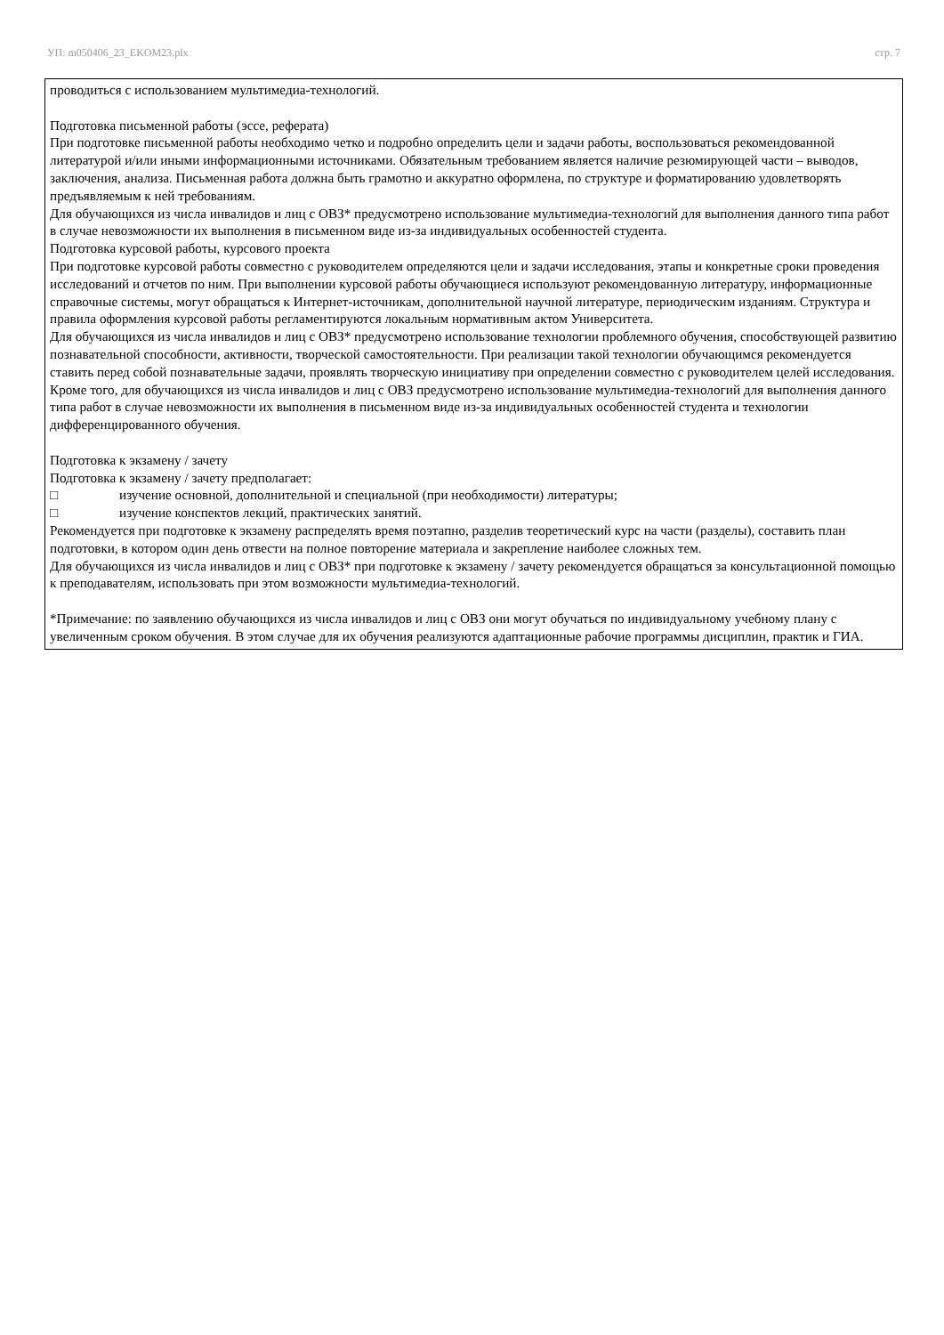УП: m050406_23_EKOM23.plx стр. 7
проводиться с использованием мультимедиа-технологий.
Подготовка письменной работы (эссе, реферата)
При подготовке письменной работы необходимо четко и подробно определить цели и задачи работы, воспользоваться рекомендованной литературой и/или иными информационными источниками. Обязательным требованием является наличие резюмирующей части – выводов, заключения, анализа. Письменная работа должна быть грамотно и аккуратно оформлена, по структуре и форматированию удовлетворять предъявляемым к ней требованиям.
Для обучающихся из числа инвалидов и лиц с ОВЗ* предусмотрено использование мультимедиа-технологий для выполнения данного типа работ в случае невозможности их выполнения в письменном виде из-за индивидуальных особенностей студента.
Подготовка курсовой работы, курсового проекта
При подготовке курсовой работы совместно с руководителем определяются цели и задачи исследования, этапы и конкретные сроки проведения исследований и отчетов по ним. При выполнении курсовой работы обучающиеся используют рекомендованную литературу, информационные справочные системы, могут обращаться к Интернет-источникам, дополнительной научной литературе, периодическим изданиям. Структура и правила оформления курсовой работы регламентируются локальным нормативным актом Университета.
Для обучающихся из числа инвалидов и лиц с ОВЗ* предусмотрено использование технологии проблемного обучения, способствующей развитию познавательной способности, активности, творческой самостоятельности. При реализации такой технологии обучающимся рекомендуется ставить перед собой познавательные задачи, проявлять творческую инициативу при определении совместно с руководителем целей исследования.
Кроме того, для обучающихся из числа инвалидов и лиц с ОВЗ предусмотрено использование мультимедиа-технологий для выполнения данного типа работ в случае невозможности их выполнения в письменном виде из-за индивидуальных особенностей студента и технологии дифференцированного обучения.
Подготовка к экзамену / зачету
Подготовка к экзамену / зачету предполагает:
□ изучение основной, дополнительной и специальной (при необходимости) литературы;
□ изучение конспектов лекций, практических занятий.
Рекомендуется при подготовке к экзамену распределять время поэтапно, разделив теоретический курс на части (разделы), составить план подготовки, в котором один день отвести на полное повторение материала и закрепление наиболее сложных тем.
Для обучающихся из числа инвалидов и лиц с ОВЗ* при подготовке к экзамену / зачету рекомендуется обращаться за консультационной помощью к преподавателям, использовать при этом возможности мультимедиа-технологий.
*Примечание: по заявлению обучающихся из числа инвалидов и лиц с ОВЗ они могут обучаться по индивидуальному учебному плану с увеличенным сроком обучения. В этом случае для их обучения реализуются адаптационные рабочие программы дисциплин, практик и ГИА.